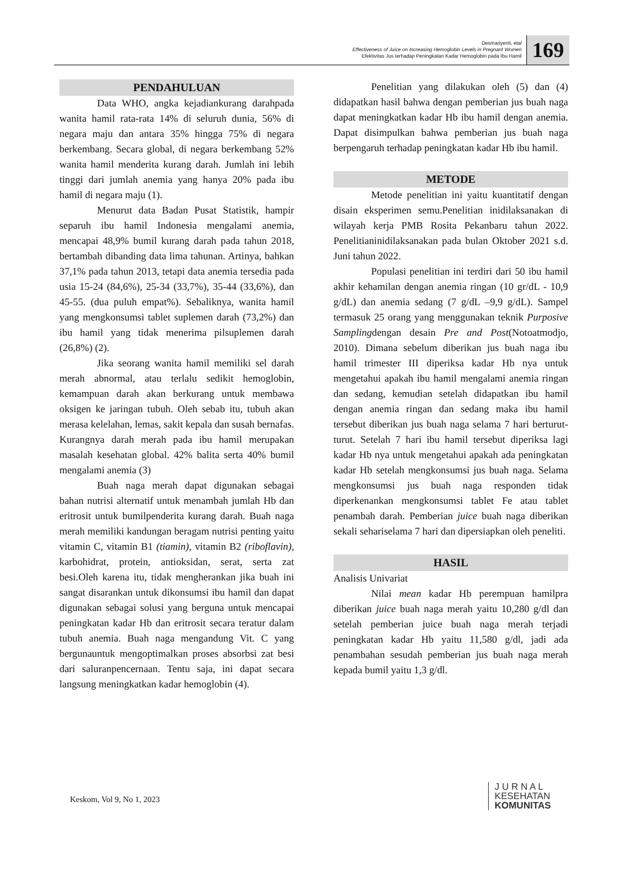Desmariyenti, etal
Effectiveness of Juice on Increasing Hemoglobin Levels in Pregnant Women
Efektivitas Jus terhadap Peningkatan Kadar Hemoglobin pada Ibu Hamil
169
PENDAHULUAN
Data WHO, angka kejadiankurang darahpada wanita hamil rata-rata 14% di seluruh dunia, 56% di negara maju dan antara 35% hingga 75% di negara berkembang. Secara global, di negara berkembang 52% wanita hamil menderita kurang darah. Jumlah ini lebih tinggi dari jumlah anemia yang hanya 20% pada ibu hamil di negara maju (1).
Menurut data Badan Pusat Statistik, hampir separuh ibu hamil Indonesia mengalami anemia, mencapai 48,9% bumil kurang darah pada tahun 2018, bertambah dibanding data lima tahunan. Artinya, bahkan 37,1% pada tahun 2013, tetapi data anemia tersedia pada usia 15-24 (84,6%), 25-34 (33,7%), 35-44 (33,6%), dan 45-55. (dua puluh empat%). Sebaliknya, wanita hamil yang mengkonsumsi tablet suplemen darah (73,2%) dan ibu hamil yang tidak menerima pilsuplemen darah (26,8%) (2).
Jika seorang wanita hamil memiliki sel darah merah abnormal, atau terlalu sedikit hemoglobin, kemampuan darah akan berkurang untuk membawa oksigen ke jaringan tubuh. Oleh sebab itu, tubuh akan merasa kelelahan, lemas, sakit kepala dan susah bernafas. Kurangnya darah merah pada ibu hamil merupakan masalah kesehatan global. 42% balita serta 40% bumil mengalami anemia (3)
Buah naga merah dapat digunakan sebagai bahan nutrisi alternatif untuk menambah jumlah Hb dan eritrosit untuk bumilpenderita kurang darah. Buah naga merah memiliki kandungan beragam nutrisi penting yaitu vitamin C, vitamin B1 (tiamin), vitamin B2 (riboflavin), karbohidrat, protein, antioksidan, serat, serta zat besi.Oleh karena itu, tidak mengherankan jika buah ini sangat disarankan untuk dikonsumsi ibu hamil dan dapat digunakan sebagai solusi yang berguna untuk mencapai peningkatan kadar Hb dan eritrosit secara teratur dalam tubuh anemia. Buah naga mengandung Vit. C yang bergunauntuk mengoptimalkan proses absorbsi zat besi dari saluranpencernaan. Tentu saja, ini dapat secara langsung meningkatkan kadar hemoglobin (4).
Penelitian yang dilakukan oleh (5) dan (4) didapatkan hasil bahwa dengan pemberian jus buah naga dapat meningkatkan kadar Hb ibu hamil dengan anemia. Dapat disimpulkan bahwa pemberian jus buah naga berpengaruh terhadap peningkatan kadar Hb ibu hamil.
METODE
Metode penelitian ini yaitu kuantitatif dengan disain eksperimen semu.Penelitian inidilaksanakan di wilayah kerja PMB Rosita Pekanbaru tahun 2022. Penelitianinidilaksanakan pada bulan Oktober 2021 s.d. Juni tahun 2022.
Populasi penelitian ini terdiri dari 50 ibu hamil akhir kehamilan dengan anemia ringan (10 gr/dL - 10,9 g/dL) dan anemia sedang (7 g/dL –9,9 g/dL). Sampel termasuk 25 orang yang menggunakan teknik Purposive Samplingdengan desain Pre and Post(Notoatmodjo, 2010). Dimana sebelum diberikan jus buah naga ibu hamil trimester III diperiksa kadar Hb nya untuk mengetahui apakah ibu hamil mengalami anemia ringan dan sedang, kemudian setelah didapatkan ibu hamil dengan anemia ringan dan sedang maka ibu hamil tersebut diberikan jus buah naga selama 7 hari berturut-turut. Setelah 7 hari ibu hamil tersebut diperiksa lagi kadar Hb nya untuk mengetahui apakah ada peningkatan kadar Hb setelah mengkonsumsi jus buah naga. Selama mengkonsumsi jus buah naga responden tidak diperkenankan mengkonsumsi tablet Fe atau tablet penambah darah. Pemberian juice buah naga diberikan sekali sehariselama 7 hari dan dipersiapkan oleh peneliti.
HASIL
Analisis Univariat
Nilai mean kadar Hb perempuan hamilpra diberikan juice buah naga merah yaitu 10,280 g/dl dan setelah pemberian juice buah naga merah terjadi peningkatan kadar Hb yaitu 11,580 g/dl, jadi ada penambahan sesudah pemberian jus buah naga merah kepada bumil yaitu 1,3 g/dl.
Keskom, Vol 9, No 1, 2023
J U R N A L
KESEHATAN
KOMUNITAS